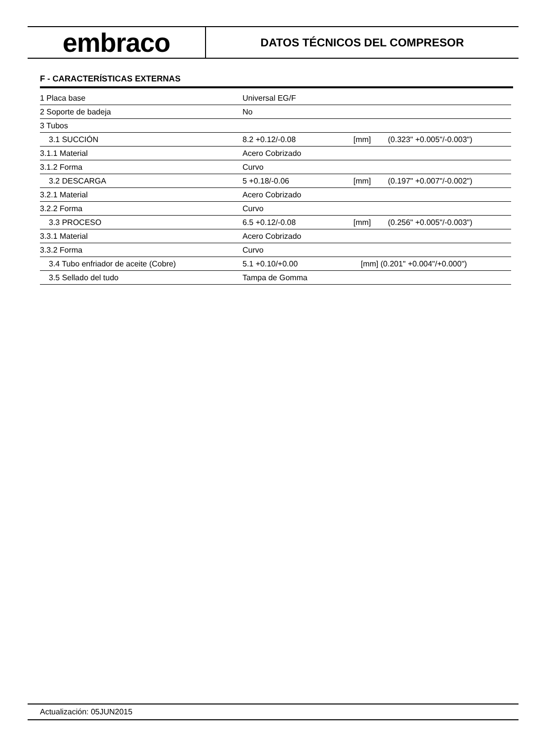embraco
DATOS TÉCNICOS DEL COMPRESOR
F - CARACTERÍSTICAS EXTERNAS
| 1 Placa base | Universal EG/F | | |
| 2 Soporte de badeja | No | | |
| 3 Tubos | | | |
| 3.1 SUCCIÓN | 8.2 +0.12/-0.08 | [mm] | (0.323" +0.005"/-0.003") |
| 3.1.1 Material | Acero Cobrizado | | |
| 3.1.2 Forma | Curvo | | |
| 3.2 DESCARGA | 5 +0.18/-0.06 | [mm] | (0.197" +0.007"/-0.002") |
| 3.2.1 Material | Acero Cobrizado | | |
| 3.2.2 Forma | Curvo | | |
| 3.3 PROCESO | 6.5 +0.12/-0.08 | [mm] | (0.256" +0.005"/-0.003") |
| 3.3.1 Material | Acero Cobrizado | | |
| 3.3.2 Forma | Curvo | | |
| 3.4 Tubo enfriador de aceite (Cobre) | 5.1 +0.10/+0.00 | [mm] (0.201" +0.004"/+0.000") | |
| 3.5 Sellado del tudo | Tampa de Gomma | | |
Actualización: 05JUN2015